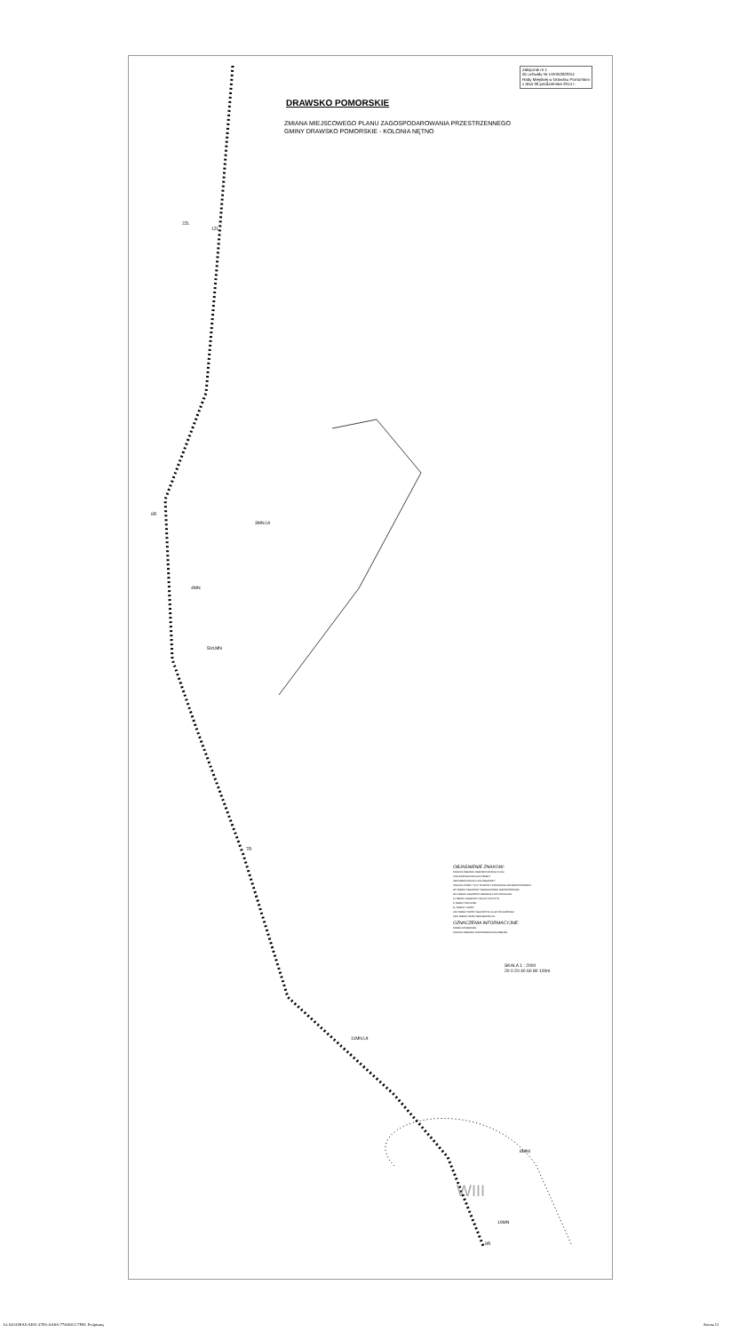Załącznik nr 1
do uchwały Nr LVIII/529/2014
Rady Miejskiej w Drawsku Pomorskim
z dnia 30 października 2014 r.
DRAWSKO POMORSKIE
ZMIANA MIEJSCOWEGO PLANU ZAGOSPODAROWANIA PRZESTRZENNEGO
GMINY DRAWSKO POMORSKIE - KOLONIA NĘTNO
2ZL
1ZL
3MN,Ut
6R
4MN
5Ut,MN
7R
11MN,Ut
8MNI
WIII
10MN
9R
OBJAŚNIENIE ZNAKOW:
GRANICA OBSZARU OBJĘTEGO ZMIANĄ PLANU
LINIA ROZGRANICZAJĄCA TERENY
NIEPRZEKRACZALNA LINIA ZABUDOWY
GRANICA STREFY "W III" OCHRONY STANOWISKA ARCHEOLOGICZNEGO
MN TERENY ZABUDOWY MIESZKANIOWEJ JEDNORODZINNEJ
MNI TERENY ZABUDOWY REKREACJI INDYWIDUALNEJ
Ut TERENY ZABUDOWY USŁUG TURYSTYKI
R TERENY ROLNICZE
ZL TERENY LASÓW
KDd TERENY DRÓG PUBLICZNYCH KLASY DOJAZDOWEJ
KDW TERENY DRÓG WEWNĘTRZNYCH
OZNACZENIA INFORMACYJNE:
ŚCIEŻKI ROWEROWE
GRANICA OBSZARU CHRONIONEGO KRAJOBRAZU
SKALA 1 : 2000
20 0 20 40 60 80 100m
Id: 64241BA5-AE91-47E6-AA8A-774062CC7F85. Podpisany
Strona 12